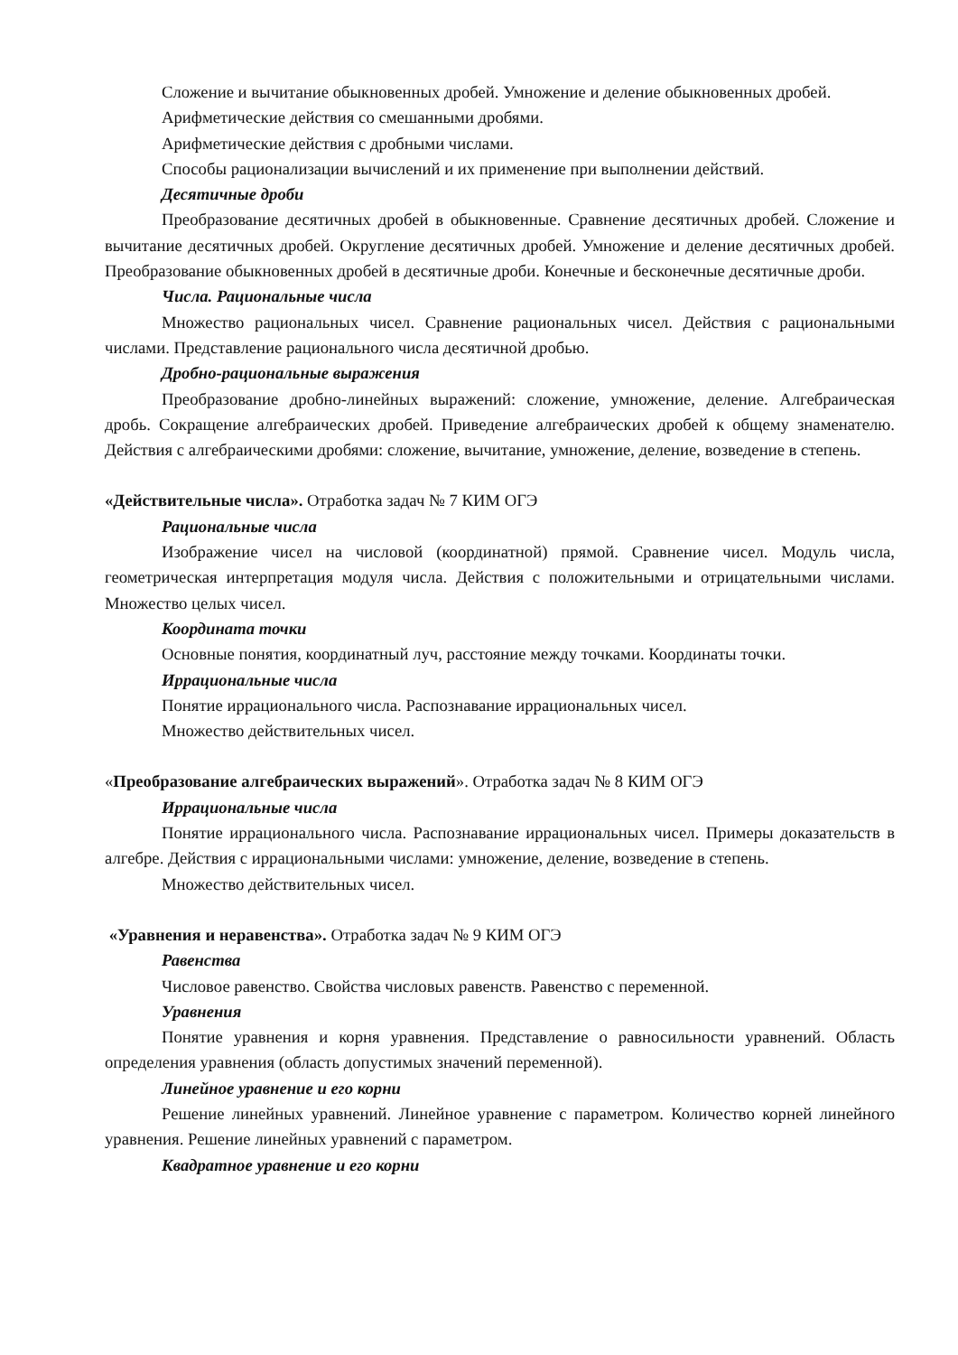Сложение и вычитание обыкновенных дробей. Умножение и деление обыкновенных дробей.
Арифметические действия со смешанными дробями.
Арифметические действия с дробными числами.
Способы рационализации вычислений и их применение при выполнении действий.
Десятичные дроби
Преобразование десятичных дробей в обыкновенные. Сравнение десятичных дробей. Сложение и вычитание десятичных дробей. Округление десятичных дробей. Умножение и деление десятичных дробей. Преобразование обыкновенных дробей в десятичные дроби. Конечные и бесконечные десятичные дроби.
Числа. Рациональные числа
Множество рациональных чисел. Сравнение рациональных чисел. Действия с рациональными числами. Представление рационального числа десятичной дробью.
Дробно-рациональные выражения
Преобразование дробно-линейных выражений: сложение, умножение, деление. Алгебраическая дробь. Сокращение алгебраических дробей. Приведение алгебраических дробей к общему знаменателю. Действия с алгебраическими дробями: сложение, вычитание, умножение, деление, возведение в степень.
«Действительные числа». Отработка задач № 7 КИМ ОГЭ
Рациональные числа
Изображение чисел на числовой (координатной) прямой. Сравнение чисел. Модуль числа, геометрическая интерпретация модуля числа. Действия с положительными и отрицательными числами. Множество целых чисел.
Координата точки
Основные понятия, координатный луч, расстояние между точками. Координаты точки.
Иррациональные числа
Понятие иррационального числа. Распознавание иррациональных чисел.
Множество действительных чисел.
«Преобразование алгебраических выражений». Отработка задач № 8 КИМ ОГЭ
Иррациональные числа
Понятие иррационального числа. Распознавание иррациональных чисел. Примеры доказательств в алгебре. Действия с иррациональными числами: умножение, деление, возведение в степень.
Множество действительных чисел.
«Уравнения и неравенства». Отработка задач № 9 КИМ ОГЭ
Равенства
Числовое равенство. Свойства числовых равенств. Равенство с переменной.
Уравнения
Понятие уравнения и корня уравнения. Представление о равносильности уравнений. Область определения уравнения (область допустимых значений переменной).
Линейное уравнение и его корни
Решение линейных уравнений. Линейное уравнение с параметром. Количество корней линейного уравнения. Решение линейных уравнений с параметром.
Квадратное уравнение и его корни